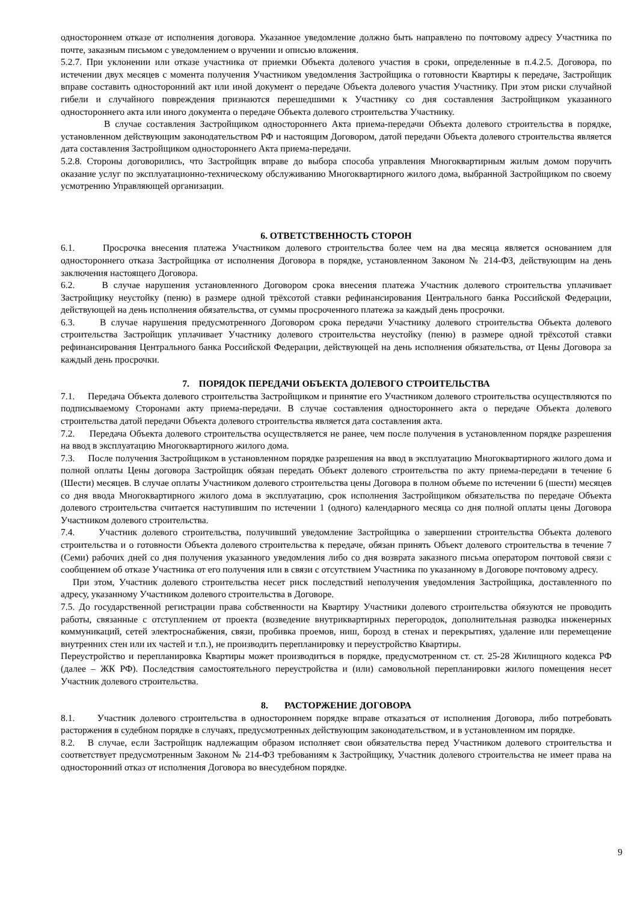одностороннем отказе от исполнения договора. Указанное уведомление должно быть направлено по почтовому адресу Участника по почте, заказным письмом с уведомлением о вручении и описью вложения.
5.2.7. При уклонении или отказе участника от приемки Объекта долевого участия в сроки, определенные в п.4.2.5. Договора, по истечении двух месяцев с момента получения Участником уведомления Застройщика о готовности Квартиры к передаче, Застройщик вправе составить односторонний акт или иной документ о передаче Объекта долевого участия Участнику. При этом риски случайной гибели и случайного повреждения признаются перешедшими к Участнику со дня составления Застройщиком указанного одностороннего акта или иного документа о передаче Объекта долевого строительства Участнику.
В случае составления Застройщиком одностороннего Акта приема-передачи Объекта долевого строительства в порядке, установленном действующим законодательством РФ и настоящим Договором, датой передачи Объекта долевого строительства является дата составления Застройщиком одностороннего Акта приема-передачи.
5.2.8. Стороны договорились, что Застройщик вправе до выбора способа управления Многоквартирным жилым домом поручить оказание услуг по эксплуатационно-техническому обслуживанию Многоквартирного жилого дома, выбранной Застройщиком по своему усмотрению Управляющей организации.
6. ОТВЕТСТВЕННОСТЬ СТОРОН
6.1. Просрочка внесения платежа Участником долевого строительства более чем на два месяца является основанием для одностороннего отказа Застройщика от исполнения Договора в порядке, установленном Законом № 214-ФЗ, действующим на день заключения настоящего Договора.
6.2. В случае нарушения установленного Договором срока внесения платежа Участник долевого строительства уплачивает Застройщику неустойку (пеню) в размере одной трёхсотой ставки рефинансирования Центрального банка Российской Федерации, действующей на день исполнения обязательства, от суммы просроченного платежа за каждый день просрочки.
6.3. В случае нарушения предусмотренного Договором срока передачи Участнику долевого строительства Объекта долевого строительства Застройщик уплачивает Участнику долевого строительства неустойку (пеню) в размере одной трёхсотой ставки рефинансирования Центрального банка Российской Федерации, действующей на день исполнения обязательства, от Цены Договора за каждый день просрочки.
7. ПОРЯДОК ПЕРЕДАЧИ ОБЪЕКТА ДОЛЕВОГО СТРОИТЕЛЬСТВА
7.1. Передача Объекта долевого строительства Застройщиком и принятие его Участником долевого строительства осуществляются по подписываемому Сторонами акту приема-передачи. В случае составления одностороннего акта о передаче Объекта долевого строительства датой передачи Объекта долевого строительства является дата составления акта.
7.2. Передача Объекта долевого строительства осуществляется не ранее, чем после получения в установленном порядке разрешения на ввод в эксплуатацию Многоквартирного жилого дома.
7.3. После получения Застройщиком в установленном порядке разрешения на ввод в эксплуатацию Многоквартирного жилого дома и полной оплаты Цены договора Застройщик обязан передать Объект долевого строительства по акту приема-передачи в течение 6 (Шести) месяцев. В случае оплаты Участником долевого строительства цены Договора в полном объеме по истечении 6 (шести) месяцев со дня ввода Многоквартирного жилого дома в эксплуатацию, срок исполнения Застройщиком обязательства по передаче Объекта долевого строительства считается наступившим по истечении 1 (одного) календарного месяца со дня полной оплаты цены Договора Участником долевого строительства.
7.4. Участник долевого строительства, получивший уведомление Застройщика о завершении строительства Объекта долевого строительства и о готовности Объекта долевого строительства к передаче, обязан принять Объект долевого строительства в течение 7 (Семи) рабочих дней со дня получения указанного уведомления либо со дня возврата заказного письма оператором почтовой связи с сообщением об отказе Участника от его получения или в связи с отсутствием Участника по указанному в Договоре почтовому адресу.
При этом, Участник долевого строительства несет риск последствий неполучения уведомления Застройщика, доставленного по адресу, указанному Участником долевого строительства в Договоре.
7.5. До государственной регистрации права собственности на Квартиру Участники долевого строительства обязуются не проводить работы, связанные с отступлением от проекта (возведение внутриквартирных перегородок, дополнительная разводка инженерных коммуникаций, сетей электроснабжения, связи, пробивка проемов, ниш, борозд в стенах и перекрытиях, удаление или перемещение внутренних стен или их частей и т.п.), не производить перепланировку и переустройство Квартиры.
Переустройство и перепланировка Квартиры может производиться в порядке, предусмотренном ст. ст. 25-28 Жилищного кодекса РФ (далее – ЖК РФ). Последствия самостоятельного переустройства и (или) самовольной перепланировки жилого помещения несет Участник долевого строительства.
8. РАСТОРЖЕНИЕ ДОГОВОРА
8.1. Участник долевого строительства в одностороннем порядке вправе отказаться от исполнения Договора, либо потребовать расторжения в судебном порядке в случаях, предусмотренных действующим законодательством, и в установленном им порядке.
8.2. В случае, если Застройщик надлежащим образом исполняет свои обязательства перед Участником долевого строительства и соответствует предусмотренным Законом № 214-ФЗ требованиям к Застройщику, Участник долевого строительства не имеет права на односторонний отказ от исполнения Договора во внесудебном порядке.
9